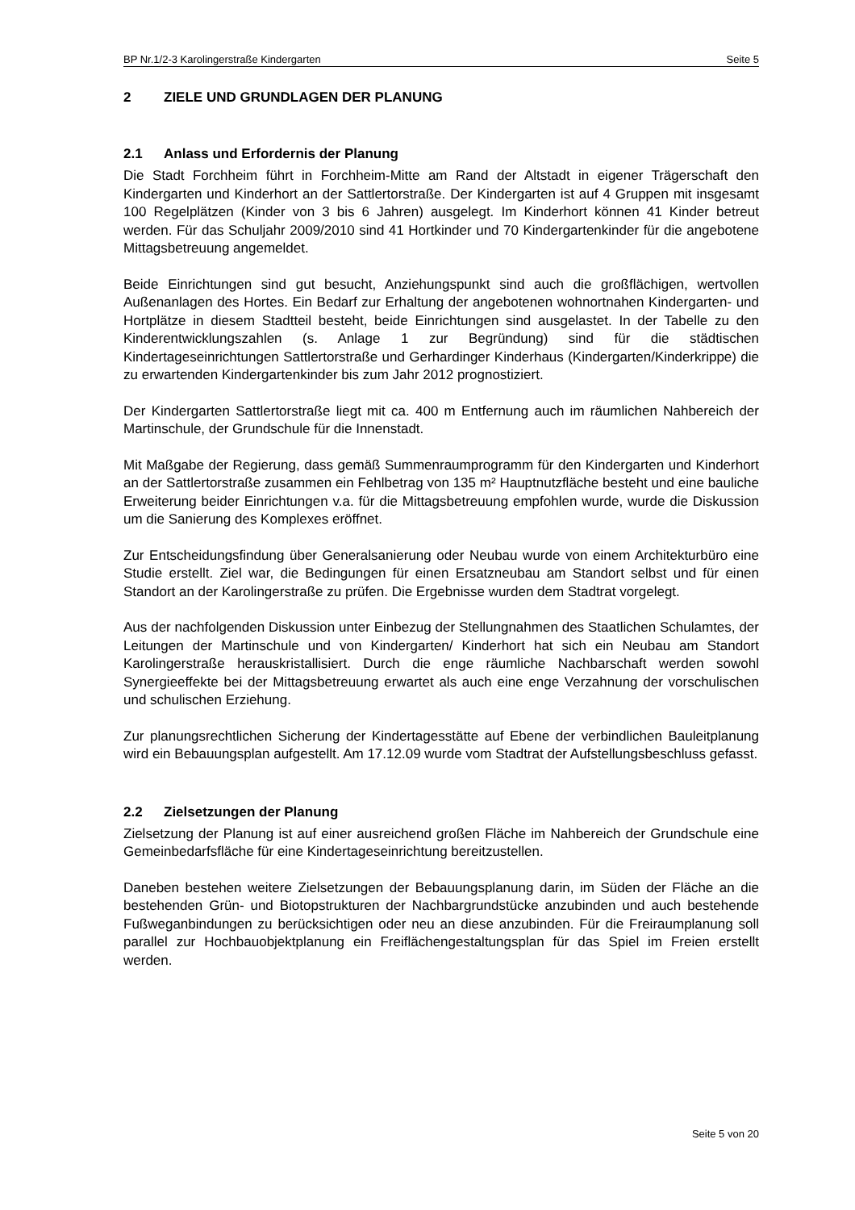BP Nr.1/2-3 Karolingerstraße Kindergarten Seite 5
2 ZIELE UND GRUNDLAGEN DER PLANUNG
2.1 Anlass und Erfordernis der Planung
Die Stadt Forchheim führt in Forchheim-Mitte am Rand der Altstadt in eigener Trägerschaft den Kindergarten und Kinderhort an der Sattlertorstraße. Der Kindergarten ist auf 4 Gruppen mit insgesamt 100 Regelplätzen (Kinder von 3 bis 6 Jahren) ausgelegt. Im Kinderhort können 41 Kinder betreut werden. Für das Schuljahr 2009/2010 sind 41 Hortkinder und 70 Kindergartenkinder für die angebotene Mittagsbetreuung angemeldet.
Beide Einrichtungen sind gut besucht, Anziehungspunkt sind auch die großflächigen, wertvollen Außenanlagen des Hortes. Ein Bedarf zur Erhaltung der angebotenen wohnortnahen Kindergarten- und Hortplätze in diesem Stadtteil besteht, beide Einrichtungen sind ausgelastet. In der Tabelle zu den Kinderentwicklungszahlen (s. Anlage 1 zur Begründung) sind für die städtischen Kindertageseinrichtungen Sattlertorstraße und Gerhardinger Kinderhaus (Kindergarten/Kinderkrippe) die zu erwartenden Kindergartenkinder bis zum Jahr 2012 prognostiziert.
Der Kindergarten Sattlertorstraße liegt mit ca. 400 m Entfernung auch im räumlichen Nahbereich der Martinschule, der Grundschule für die Innenstadt.
Mit Maßgabe der Regierung, dass gemäß Summenraumprogramm für den Kindergarten und Kinderhort an der Sattlertorstraße zusammen ein Fehlbetrag von 135 m² Hauptnutzfläche besteht und eine bauliche Erweiterung beider Einrichtungen v.a. für die Mittagsbetreuung empfohlen wurde, wurde die Diskussion um die Sanierung des Komplexes eröffnet.
Zur Entscheidungsfindung über Generalsanierung oder Neubau wurde von einem Architekturbüro eine Studie erstellt. Ziel war, die Bedingungen für einen Ersatzneubau am Standort selbst und für einen Standort an der Karolingerstraße zu prüfen. Die Ergebnisse wurden dem Stadtrat vorgelegt.
Aus der nachfolgenden Diskussion unter Einbezug der Stellungnahmen des Staatlichen Schulamtes, der Leitungen der Martinschule und von Kindergarten/ Kinderhort hat sich ein Neubau am Standort Karolingerstraße herauskristallisiert. Durch die enge räumliche Nachbarschaft werden sowohl Synergieeffekte bei der Mittagsbetreuung erwartet als auch eine enge Verzahnung der vorschulischen und schulischen Erziehung.
Zur planungsrechtlichen Sicherung der Kindertagesstätte auf Ebene der verbindlichen Bauleitplanung wird ein Bebauungsplan aufgestellt. Am 17.12.09 wurde vom Stadtrat der Aufstellungsbeschluss gefasst.
2.2 Zielsetzungen der Planung
Zielsetzung der Planung ist auf einer ausreichend großen Fläche im Nahbereich der Grundschule eine Gemeinbedarfsfläche für eine Kindertageseinrichtung bereitzustellen.
Daneben bestehen weitere Zielsetzungen der Bebauungsplanung darin, im Süden der Fläche an die bestehenden Grün- und Biotopstrukturen der Nachbargrundstücke anzubinden und auch bestehende Fußweganbindungen zu berücksichtigen oder neu an diese anzubinden. Für die Freiraumplanung soll parallel zur Hochbauobjektplanung ein Freiflächengestaltungsplan für das Spiel im Freien erstellt werden.
Seite 5 von 20